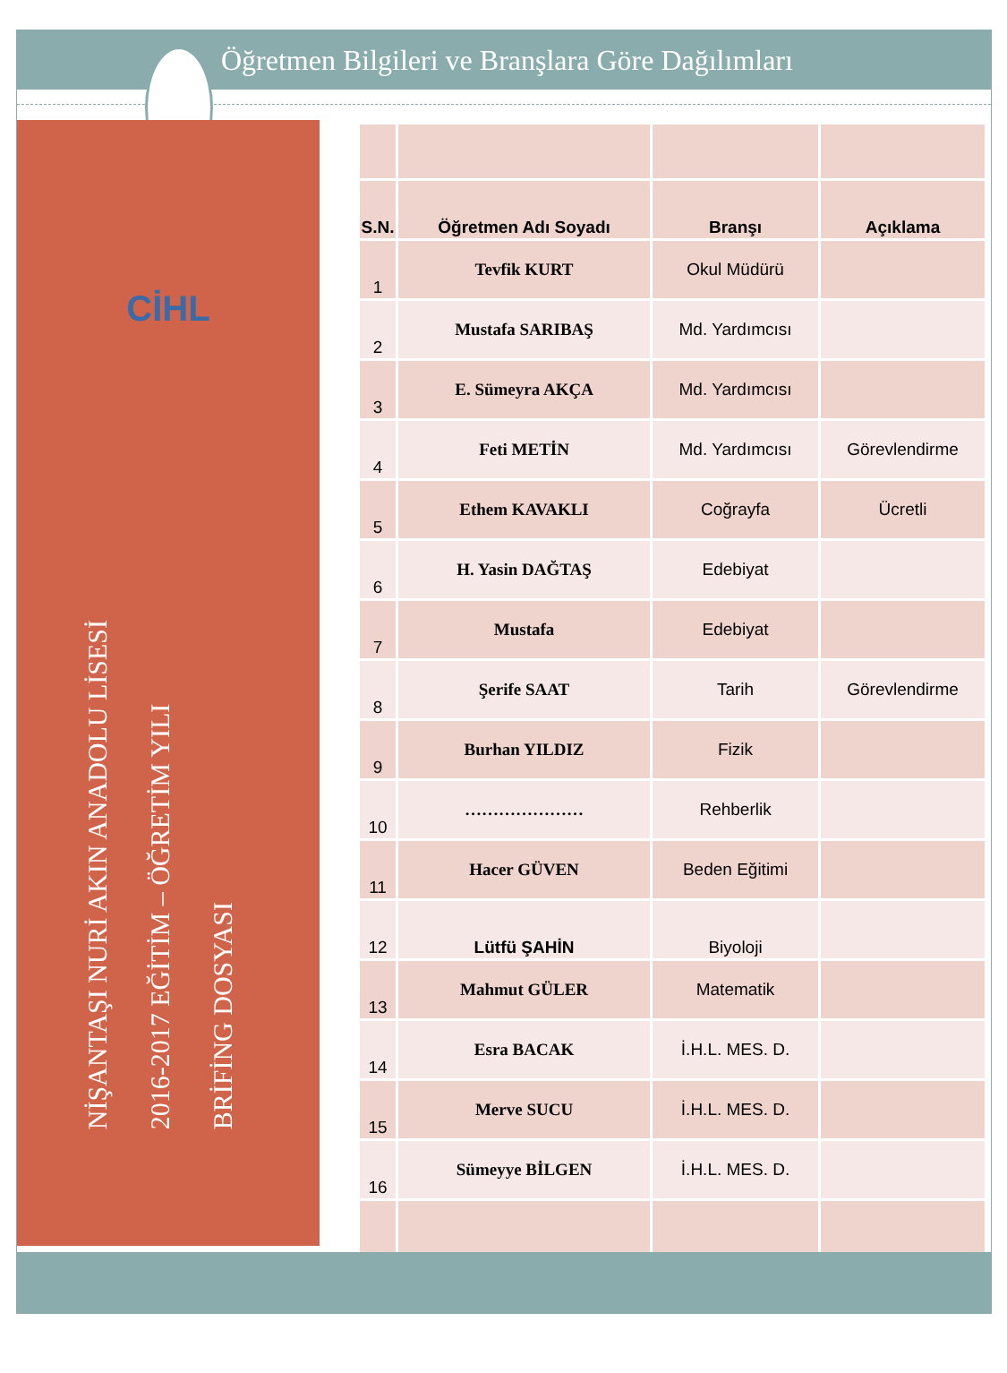Öğretmen Bilgileri ve Branşlara Göre Dağılımları
CİHL
NİŞANTAŞI NURİ AKIN ANADOLU LİSESİ
2016-2017 EĞİTİM – ÖĞRETİM YILI
BRİFİNG DOSYASI
| S.N. | Öğretmen Adı Soyadı | Branşı | Açıklama |
| --- | --- | --- | --- |
| 1 | Tevfik KURT | Okul Müdürü | |
| 2 | Mustafa SARIBAŞ | Md. Yardımcısı | |
| 3 | E. Sümeyra AKÇA | Md. Yardımcısı | |
| 4 | Feti METİN | Md. Yardımcısı | Görevlendirme |
| 5 | Ethem KAVAKLI | Coğrayfa | Ücretli |
| 6 | H. Yasin DAĞTAŞ | Edebiyat | |
| 7 | Mustafa | Edebiyat | |
| 8 | Şerife SAAT | Tarih | Görevlendirme |
| 9 | Burhan YILDIZ | Fizik | |
| 10 | ………………… | Rehberlik | |
| 11 | Hacer GÜVEN | Beden Eğitimi | |
| 12 | Lütfü ŞAHİN | Biyoloji | |
| 13 | Mahmut GÜLER | Matematik | |
| 14 | Esra BACAK | İ.H.L. MES. D. | |
| 15 | Merve SUCU | İ.H.L. MES. D. | |
| 16 | Sümeyye BİLGEN | İ.H.L. MES. D. | |